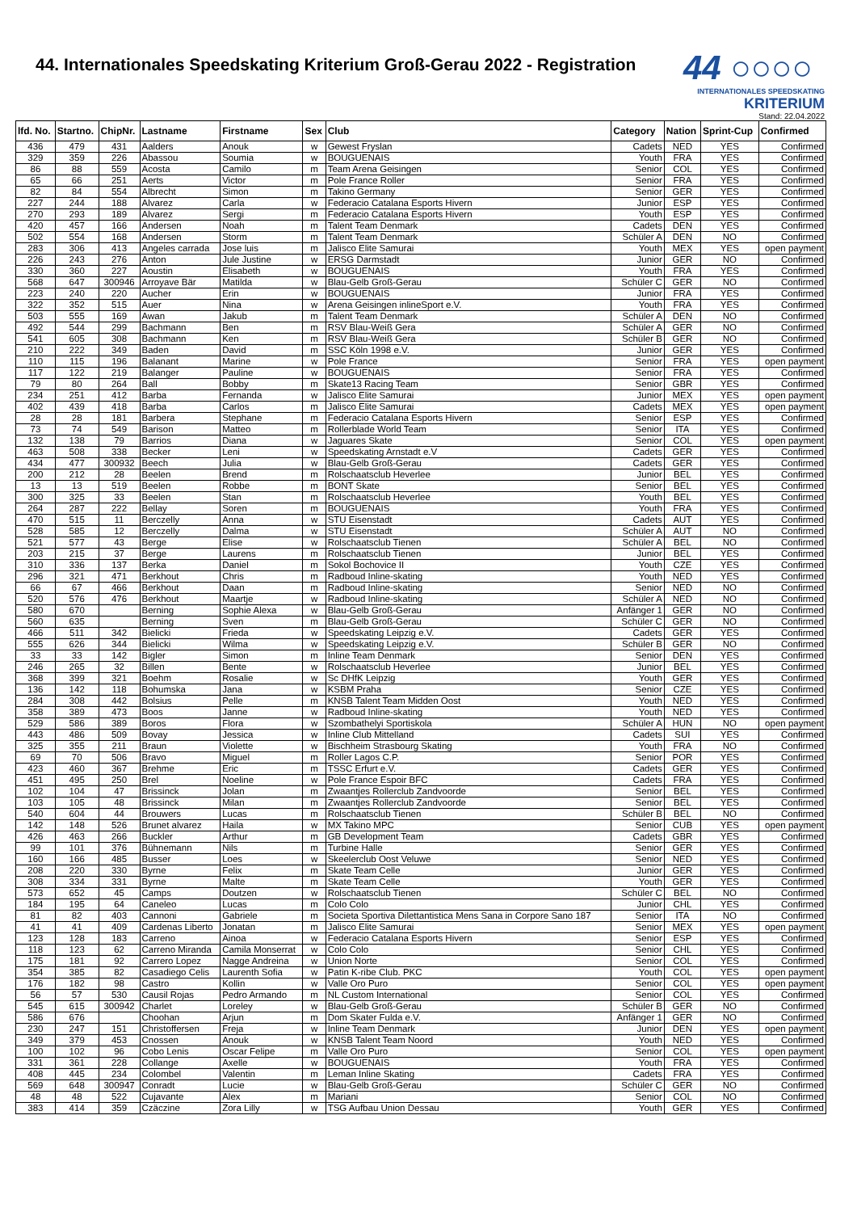44. Internationales Speedskating Kriterium Groß-Gerau 2022 - Registration
44 ○○○○
INTERNATIONALES SPEEDSKATING KRITERIUM
Stand: 22.04.2022
| lfd. No. | Startno. | ChipNr. | Lastname | Firstname | Sex | Club | Category | Nation | Sprint-Cup | Confirmed |
| --- | --- | --- | --- | --- | --- | --- | --- | --- | --- | --- |
| 436 | 479 | 431 | Aalders | Anouk | w | Gewest Fryslan | Cadets | NED | YES | Confirmed |
| 329 | 359 | 226 | Abassou | Soumia | w | BOUGUENAIS | Youth | FRA | YES | Confirmed |
| 86 | 88 | 559 | Acosta | Camilo | m | Team Arena Geisingen | Senior | COL | YES | Confirmed |
| 65 | 66 | 251 | Aerts | Victor | m | Pole France Roller | Senior | FRA | YES | Confirmed |
| 82 | 84 | 554 | Albrecht | Simon | m | Takino Germany | Senior | GER | YES | Confirmed |
| 227 | 244 | 188 | Alvarez | Carla | w | Federacio Catalana Esports Hivern | Junior | ESP | YES | Confirmed |
| 270 | 293 | 189 | Alvarez | Sergi | m | Federacio Catalana Esports Hivern | Youth | ESP | YES | Confirmed |
| 420 | 457 | 166 | Andersen | Noah | m | Talent Team Denmark | Cadets | DEN | YES | Confirmed |
| 502 | 554 | 168 | Andersen | Storm | m | Talent Team Denmark | Schüler A | DEN | NO | Confirmed |
| 283 | 306 | 413 | Angeles carrada | Jose luis | m | Jalisco Elite Samurai | Youth | MEX | YES | open payment |
| 226 | 243 | 276 | Anton | Jule Justine | w | ERSG Darmstadt | Junior | GER | NO | Confirmed |
| 330 | 360 | 227 | Aoustin | Elisabeth | w | BOUGUENAIS | Youth | FRA | YES | Confirmed |
| 568 | 647 | 300946 | Arroyave Bär | Matilda | w | Blau-Gelb Groß-Gerau | Schüler C | GER | NO | Confirmed |
| 223 | 240 | 220 | Aucher | Erin | w | BOUGUENAIS | Junior | FRA | YES | Confirmed |
| 322 | 352 | 515 | Auer | Nina | w | Arena Geisingen inlineSport e.V. | Youth | FRA | YES | Confirmed |
| 503 | 555 | 169 | Awan | Jakub | m | Talent Team Denmark | Schüler A | DEN | NO | Confirmed |
| 492 | 544 | 299 | Bachmann | Ben | m | RSV Blau-Weiß Gera | Schüler A | GER | NO | Confirmed |
| 541 | 605 | 308 | Bachmann | Ken | m | RSV Blau-Weiß Gera | Schüler B | GER | NO | Confirmed |
| 210 | 222 | 349 | Baden | David | m | SSC Köln 1998 e.V. | Junior | GER | YES | Confirmed |
| 110 | 115 | 196 | Balanant | Marine | w | Pole France | Senior | FRA | YES | open payment |
| 117 | 122 | 219 | Balanger | Pauline | w | BOUGUENAIS | Senior | FRA | YES | Confirmed |
| 79 | 80 | 264 | Ball | Bobby | m | Skate13 Racing Team | Senior | GBR | YES | Confirmed |
| 234 | 251 | 412 | Barba | Fernanda | w | Jalisco Elite Samurai | Junior | MEX | YES | open payment |
| 402 | 439 | 418 | Barba | Carlos | m | Jalisco Elite Samurai | Cadets | MEX | YES | open payment |
| 28 | 28 | 181 | Barbera | Stephane | m | Federacio Catalana Esports Hivern | Senior | ESP | YES | Confirmed |
| 73 | 74 | 549 | Barison | Matteo | m | Rollerblade World Team | Senior | ITA | YES | Confirmed |
| 132 | 138 | 79 | Barrios | Diana | w | Jaguares Skate | Senior | COL | YES | open payment |
| 463 | 508 | 338 | Becker | Leni | w | Speedskating Arnstadt e.V | Cadets | GER | YES | Confirmed |
| 434 | 477 | 300932 | Beech | Julia | w | Blau-Gelb Groß-Gerau | Cadets | GER | YES | Confirmed |
| 200 | 212 | 28 | Beelen | Brend | m | Rolschaatsclub Heverlee | Junior | BEL | YES | Confirmed |
| 13 | 13 | 519 | Beelen | Robbe | m | BONT Skate | Senior | BEL | YES | Confirmed |
| 300 | 325 | 33 | Beelen | Stan | m | Rolschaatsclub Heverlee | Youth | BEL | YES | Confirmed |
| 264 | 287 | 222 | Bellay | Soren | m | BOUGUENAIS | Youth | FRA | YES | Confirmed |
| 470 | 515 | 11 | Berczelly | Anna | w | STU Eisenstadt | Cadets | AUT | YES | Confirmed |
| 528 | 585 | 12 | Berczelly | Dalma | w | STU Eisenstadt | Schüler A | AUT | NO | Confirmed |
| 521 | 577 | 43 | Berge | Elise | w | Rolschaatsclub Tienen | Schüler A | BEL | NO | Confirmed |
| 203 | 215 | 37 | Berge | Laurens | m | Rolschaatsclub Tienen | Junior | BEL | YES | Confirmed |
| 310 | 336 | 137 | Berka | Daniel | m | Sokol Bochovice II | Youth | CZE | YES | Confirmed |
| 296 | 321 | 471 | Berkhout | Chris | m | Radboud Inline-skating | Youth | NED | YES | Confirmed |
| 66 | 67 | 466 | Berkhout | Daan | m | Radboud Inline-skating | Senior | NED | NO | Confirmed |
| 520 | 576 | 476 | Berkhout | Maartje | w | Radboud Inline-skating | Schüler A | NED | NO | Confirmed |
| 580 | 670 | | Berning | Sophie Alexa | w | Blau-Gelb Groß-Gerau | Anfänger 1 | GER | NO | Confirmed |
| 560 | 635 | | Berning | Sven | m | Blau-Gelb Groß-Gerau | Schüler C | GER | NO | Confirmed |
| 466 | 511 | 342 | Bielicki | Frieda | w | Speedskating Leipzig e.V. | Cadets | GER | YES | Confirmed |
| 555 | 626 | 344 | Bielicki | Wilma | w | Speedskating Leipzig e.V. | Schüler B | GER | NO | Confirmed |
| 33 | 33 | 142 | Bigler | Simon | m | Inline Team Denmark | Senior | DEN | YES | Confirmed |
| 246 | 265 | 32 | Billen | Bente | w | Rolschaatsclub Heverlee | Junior | BEL | YES | Confirmed |
| 368 | 399 | 321 | Boehm | Rosalie | w | Sc DHfK Leipzig | Youth | GER | YES | Confirmed |
| 136 | 142 | 118 | Bohumska | Jana | w | KSBM Praha | Senior | CZE | YES | Confirmed |
| 284 | 308 | 442 | Bolsius | Pelle | m | KNSB Talent Team Midden Oost | Youth | NED | YES | Confirmed |
| 358 | 389 | 473 | Boos | Janne | w | Radboud Inline-skating | Youth | NED | YES | Confirmed |
| 529 | 586 | 389 | Boros | Flora | w | Szombathelyi Sportiskola | Schüler A | HUN | NO | open payment |
| 443 | 486 | 509 | Bovay | Jessica | w | Inline Club Mittelland | Cadets | SUI | YES | Confirmed |
| 325 | 355 | 211 | Braun | Violette | w | Bischheim Strasbourg Skating | Youth | FRA | NO | Confirmed |
| 69 | 70 | 506 | Bravo | Miguel | m | Roller Lagos C.P. | Senior | POR | YES | Confirmed |
| 423 | 460 | 367 | Brehme | Eric | m | TSSC Erfurt e.V. | Cadets | GER | YES | Confirmed |
| 451 | 495 | 250 | Brel | Noeline | w | Pole France Espoir BFC | Cadets | FRA | YES | Confirmed |
| 102 | 104 | 47 | Brissinck | Jolan | m | Zwaantjes Rollerclub Zandvoorde | Senior | BEL | YES | Confirmed |
| 103 | 105 | 48 | Brissinck | Milan | m | Zwaantjes Rollerclub Zandvoorde | Senior | BEL | YES | Confirmed |
| 540 | 604 | 44 | Brouwers | Lucas | m | Rolschaatsclub Tienen | Schüler B | BEL | NO | Confirmed |
| 142 | 148 | 526 | Brunet alvarez | Haila | w | MX Takino MPC | Senior | CUB | YES | open payment |
| 426 | 463 | 266 | Buckler | Arthur | m | GB Development Team | Cadets | GBR | YES | Confirmed |
| 99 | 101 | 376 | Bühnemann | Nils | m | Turbine Halle | Senior | GER | YES | Confirmed |
| 160 | 166 | 485 | Busser | Loes | w | Skeelerclub Oost Veluwe | Senior | NED | YES | Confirmed |
| 208 | 220 | 330 | Byrne | Felix | m | Skate Team Celle | Junior | GER | YES | Confirmed |
| 308 | 334 | 331 | Byrne | Malte | m | Skate Team Celle | Youth | GER | YES | Confirmed |
| 573 | 652 | 45 | Camps | Doutzen | w | Rolschaatsclub Tienen | Schüler C | BEL | NO | Confirmed |
| 184 | 195 | 64 | Caneleo | Lucas | m | Colo Colo | Junior | CHL | YES | Confirmed |
| 81 | 82 | 403 | Cannoni | Gabriele | m | Societa Sportiva Dilettantistica Mens Sana in Corpore Sano 187 | Senior | ITA | NO | Confirmed |
| 41 | 41 | 409 | Cardenas Liberto | Jonatan | m | Jalisco Elite Samurai | Senior | MEX | YES | open payment |
| 123 | 128 | 183 | Carreno | Ainoa | w | Federacio Catalana Esports Hivern | Senior | ESP | YES | Confirmed |
| 118 | 123 | 62 | Carreno Miranda | Camila Monserrat | w | Colo Colo | Senior | CHL | YES | Confirmed |
| 175 | 181 | 92 | Carrero Lopez | Nagge Andreina | w | Union Norte | Senior | COL | YES | Confirmed |
| 354 | 385 | 82 | Casadiego Celis | Laurenth Sofia | w | Patin K-ribe Club. PKC | Youth | COL | YES | open payment |
| 176 | 182 | 98 | Castro | Kollin | w | Valle Oro Puro | Senior | COL | YES | open payment |
| 56 | 57 | 530 | Causil Rojas | Pedro Armando | m | NL Custom International | Senior | COL | YES | Confirmed |
| 545 | 615 | 300942 | Charlet | Loreley | w | Blau-Gelb Groß-Gerau | Schüler B | GER | NO | Confirmed |
| 586 | 676 | | Choohan | Arjun | m | Dom Skater Fulda e.V. | Anfänger 1 | GER | NO | Confirmed |
| 230 | 247 | 151 | Christoffersen | Freja | w | Inline Team Denmark | Junior | DEN | YES | open payment |
| 349 | 379 | 453 | Cnossen | Anouk | w | KNSB Talent Team Noord | Youth | NED | YES | Confirmed |
| 100 | 102 | 96 | Cobo Lenis | Oscar Felipe | m | Valle Oro Puro | Senior | COL | YES | open payment |
| 331 | 361 | 228 | Collange | Axelle | w | BOUGUENAIS | Youth | FRA | YES | Confirmed |
| 408 | 445 | 234 | Colombel | Valentin | m | Leman Inline Skating | Cadets | FRA | YES | Confirmed |
| 569 | 648 | 300947 | Conradt | Lucie | w | Blau-Gelb Groß-Gerau | Schüler C | GER | NO | Confirmed |
| 48 | 48 | 522 | Cujavante | Alex | m | Mariani | Senior | COL | NO | Confirmed |
| 383 | 414 | 359 | Czäczine | Zora Lilly | w | TSG Aufbau Union Dessau | Youth | GER | YES | Confirmed |